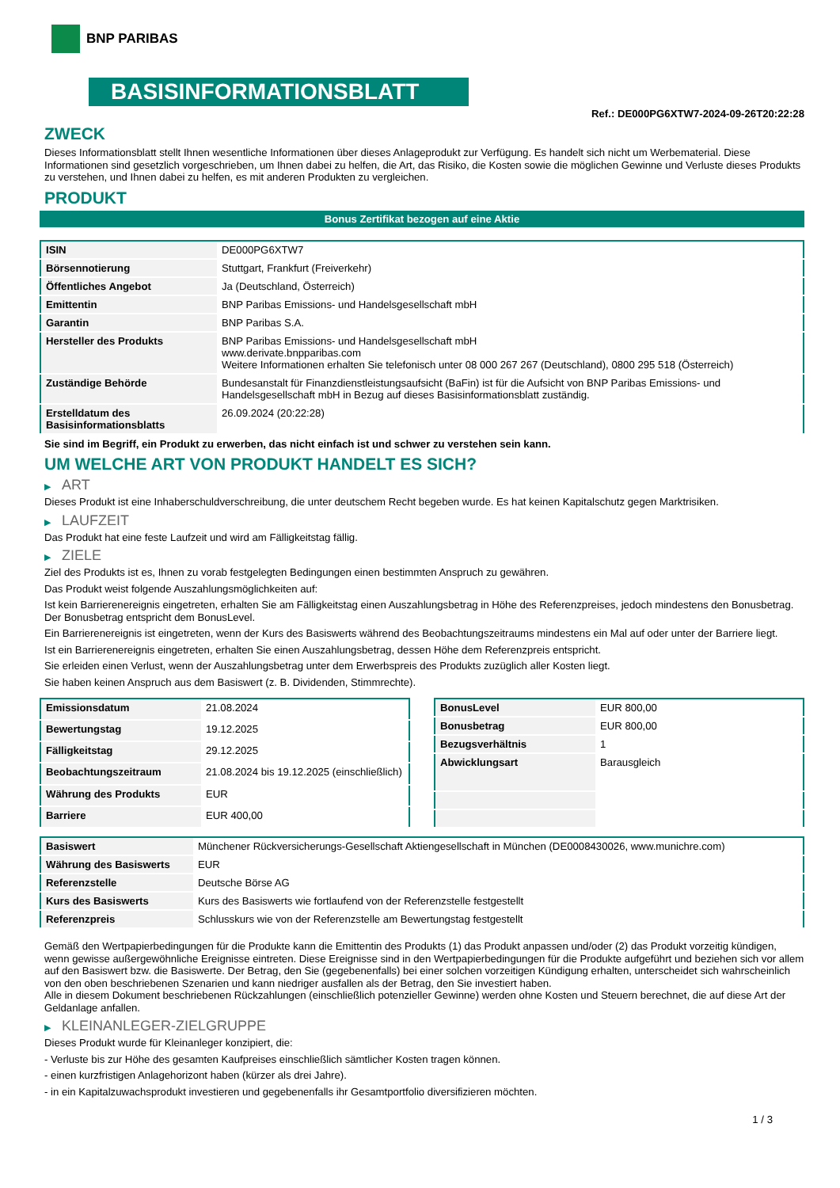BNP PARIBAS
BASISINFORMATIONSBLATT
Ref.: DE000PG6XTW7-2024-09-26T20:22:28
ZWECK
Dieses Informationsblatt stellt Ihnen wesentliche Informationen über dieses Anlageprodukt zur Verfügung. Es handelt sich nicht um Werbematerial. Diese Informationen sind gesetzlich vorgeschrieben, um Ihnen dabei zu helfen, die Art, das Risiko, die Kosten sowie die möglichen Gewinne und Verluste dieses Produkts zu verstehen, und Ihnen dabei zu helfen, es mit anderen Produkten zu vergleichen.
PRODUKT
Bonus Zertifikat bezogen auf eine Aktie
| ISIN | DE000PG6XTW7 |
| Börsennotierung | Stuttgart, Frankfurt (Freiverkehr) |
| Öffentliches Angebot | Ja (Deutschland, Österreich) |
| Emittentin | BNP Paribas Emissions- und Handelsgesellschaft mbH |
| Garantin | BNP Paribas S.A. |
| Hersteller des Produkts | BNP Paribas Emissions- und Handelsgesellschaft mbH www.derivate.bnpparibas.com Weitere Informationen erhalten Sie telefonisch unter 08 000 267 267 (Deutschland), 0800 295 518 (Österreich) |
| Zuständige Behörde | Bundesanstalt für Finanzdienstleistungsaufsicht (BaFin) ist für die Aufsicht von BNP Paribas Emissions- und Handelsgesellschaft mbH in Bezug auf dieses Basisinformationsblatt zuständig. |
| Erstelldatum des Basisinformationsblatts | 26.09.2024 (20:22:28) |
Sie sind im Begriff, ein Produkt zu erwerben, das nicht einfach ist und schwer zu verstehen sein kann.
UM WELCHE ART VON PRODUKT HANDELT ES SICH?
▶ ART
Dieses Produkt ist eine Inhaberschuldverschreibung, die unter deutschem Recht begeben wurde. Es hat keinen Kapitalschutz gegen Marktrisiken.
▶ LAUFZEIT
Das Produkt hat eine feste Laufzeit und wird am Fälligkeitstag fällig.
▶ ZIELE
Ziel des Produkts ist es, Ihnen zu vorab festgelegten Bedingungen einen bestimmten Anspruch zu gewähren.
Das Produkt weist folgende Auszahlungsmöglichkeiten auf:
Ist kein Barrierenereignis eingetreten, erhalten Sie am Fälligkeitstag einen Auszahlungsbetrag in Höhe des Referenzpreises, jedoch mindestens den Bonusbetrag. Der Bonusbetrag entspricht dem BonusLevel.
Ein Barrierenereignis ist eingetreten, wenn der Kurs des Basiswerts während des Beobachtungszeitraums mindestens ein Mal auf oder unter der Barriere liegt.
Ist ein Barrierenereignis eingetreten, erhalten Sie einen Auszahlungsbetrag, dessen Höhe dem Referenzpreis entspricht.
Sie erleiden einen Verlust, wenn der Auszahlungsbetrag unter dem Erwerbspreis des Produkts zuzüglich aller Kosten liegt.
Sie haben keinen Anspruch aus dem Basiswert (z. B. Dividenden, Stimmrechte).
| Emissionsdatum | 21.08.2024 |
| Bewertungstag | 19.12.2025 |
| Fälligkeitstag | 29.12.2025 |
| Beobachtungszeitraum | 21.08.2024 bis 19.12.2025 (einschließlich) |
| Währung des Produkts | EUR |
| Barriere | EUR 400,00 |
| BonusLevel | EUR 800,00 |
| Bonusbetrag | EUR 800,00 |
| Bezugsverhältnis | 1 |
| Abwicklungsart | Barausgleich |
| Basiswert | Münchener Rückversicherungs-Gesellschaft Aktiengesellschaft in München (DE0008430026, www.munichre.com) |
| Währung des Basiswerts | EUR |
| Referenzstelle | Deutsche Börse AG |
| Kurs des Basiswerts | Kurs des Basiswerts wie fortlaufend von der Referenzstelle festgestellt |
| Referenzpreis | Schlusskurs wie von der Referenzstelle am Bewertungstag festgestellt |
Gemäß den Wertpapierbedingungen für die Produkte kann die Emittentin des Produkts (1) das Produkt anpassen und/oder (2) das Produkt vorzeitig kündigen, wenn gewisse außergewöhnliche Ereignisse eintreten. Diese Ereignisse sind in den Wertpapierbedingungen für die Produkte aufgeführt und beziehen sich vor allem auf den Basiswert bzw. die Basiswerte. Der Betrag, den Sie (gegebenenfalls) bei einer solchen vorzeitigen Kündigung erhalten, unterscheidet sich wahrscheinlich von den oben beschriebenen Szenarien und kann niedriger ausfallen als der Betrag, den Sie investiert haben.
Alle in diesem Dokument beschriebenen Rückzahlungen (einschließlich potenzieller Gewinne) werden ohne Kosten und Steuern berechnet, die auf diese Art der Geldanlage anfallen.
▶ KLEINANLEGER-ZIELGRUPPE
Dieses Produkt wurde für Kleinanleger konzipiert, die:
- Verluste bis zur Höhe des gesamten Kaufpreises einschließlich sämtlicher Kosten tragen können.
- einen kurzfristigen Anlagehorizont haben (kürzer als drei Jahre).
- in ein Kapitalzuwachsprodukt investieren und gegebenenfalls ihr Gesamtportfolio diversifizieren möchten.
1 / 3